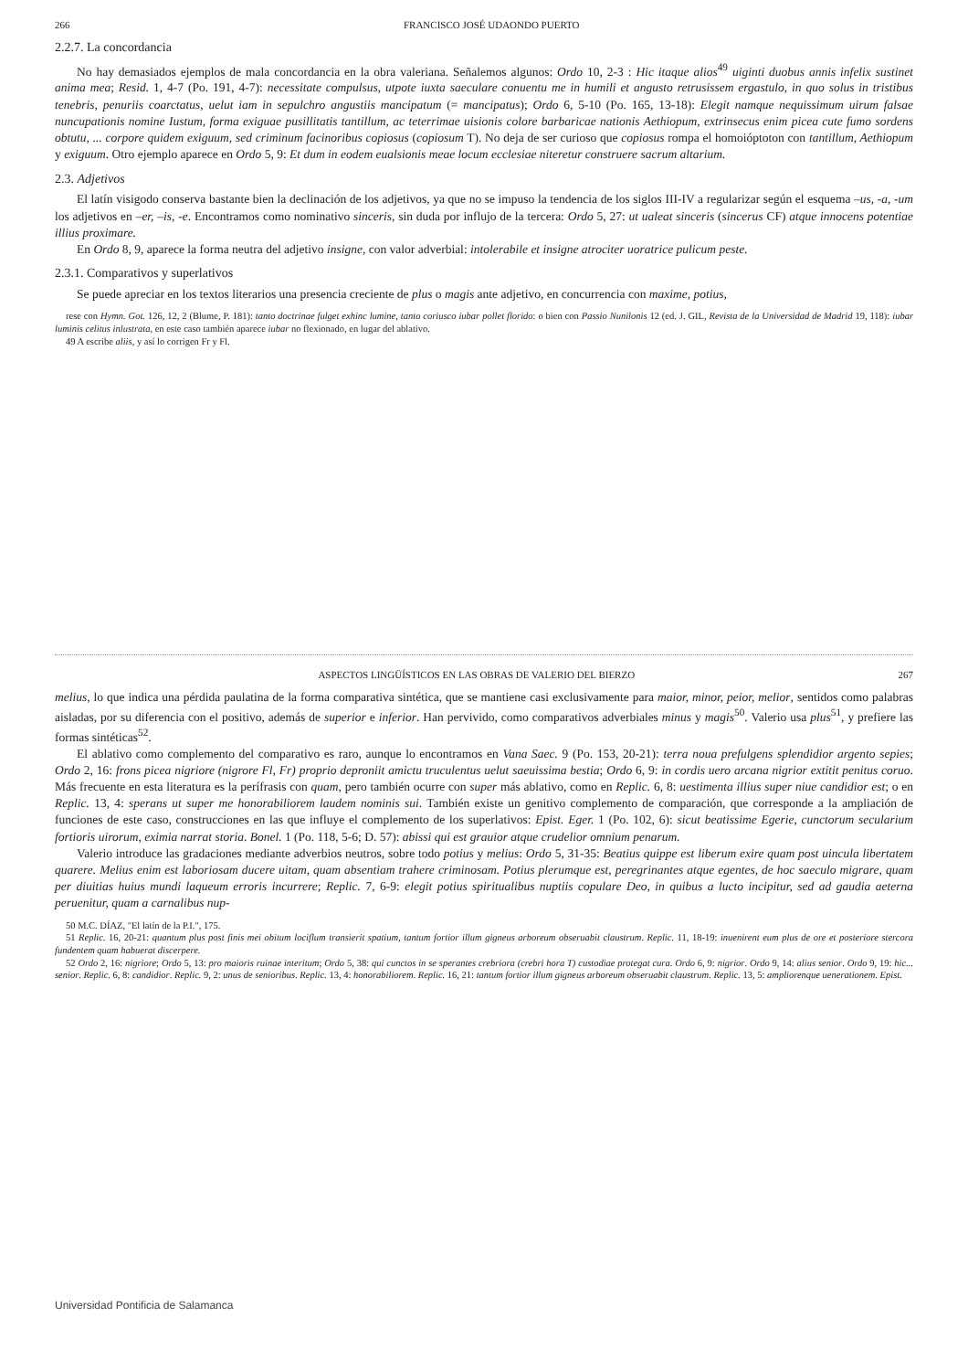266 FRANCISCO JOSÉ UDAONDO PUERTO
2.2.7. La concordancia
No hay demasiados ejemplos de mala concordancia en la obra valeriana. Señalemos algunos: Ordo 10, 2-3 : Hic itaque alios<sup>49</sup> uiginti duobus annis infelix sustinet anima mea; Resid. 1, 4-7 (Po. 191, 4-7): necessitate compulsus, utpote iuxta saeculare conuentu me in humili et angusto retrusissem ergastulo, in quo solus in tristibus tenebris, penuriis coarctatus, uelut iam in sepulchro angustiis mancipatum (= mancipatus); Ordo 6, 5-10 (Po. 165, 13-18): Elegit namque nequissimum uirum falsae nuncupationis nomine Iustum, forma exiguae pusillitatis tantillum, ac teterrimae uisionis colore barbaricae nationis Aethiopum, extrinsecus enim picea cute fumo sordens obtutu, ... corpore quidem exiguum, sed criminum facinoribus copiosus (copiosum T). No deja de ser curioso que copiosus rompa el homoióptoton con tantillum, Aethiopum y exiguum. Otro ejemplo aparece en Ordo 5, 9: Et dum in eodem eualsionis meae locum ecclesiae niteretur construere sacrum altarium.
2.3. Adjetivos
El latín visigodo conserva bastante bien la declinación de los adjetivos, ya que no se impuso la tendencia de los siglos III-IV a regularizar según el esquema –us, -a, -um los adjetivos en –er, –is, -e. Encontramos como nominativo sinceris, sin duda por influjo de la tercera: Ordo 5, 27: ut ualeat sinceris (sincerus CF) atque innocens potentiae illius proximare.
En Ordo 8, 9, aparece la forma neutra del adjetivo insigne, con valor adverbial: intolerabile et insigne atrociter uoratrice pulicum peste.
2.3.1. Comparativos y superlativos
Se puede apreciar en los textos literarios una presencia creciente de plus o magis ante adjetivo, en concurrencia con maxime, potius,
rese con Hymn. Got. 126, 12, 2 (Blume, P. 181): tanto doctrinae fulget exhinc lumine, tanto coriusco iubar pollet florido: o bien con Passio Nunilonis 12 (ed. J. GIL, Revista de la Universidad de Madrid 19, 118): iubar luminis celitus inlustrata, en este caso también aparece iubar no flexionado, en lugar del ablativo.
49 A escribe aliis, y así lo corrigen Fr y Fl.
ASPECTOS LINGÜÍSTICOS EN LAS OBRAS DE VALERIO DEL BIERZO 267
melius, lo que indica una pérdida paulatina de la forma comparativa sintética, que se mantiene casi exclusivamente para maior, minor, peior, melior, sentidos como palabras aisladas, por su diferencia con el positivo, además de superior e inferior. Han pervivido, como comparativos adverbiales minus y magis<sup>50</sup>. Valerio usa plus<sup>51</sup>, y prefiere las formas sintéticas<sup>52</sup>.
El ablativo como complemento del comparativo es raro, aunque lo encontramos en Vana Saec. 9 (Po. 153, 20-21): terra noua prefulgens splendidior argento sepies; Ordo 2, 16: frons picea nigriore (nigrore Fl, Fr) proprio deproniit amictu truculentus uelut saeuissima bestia; Ordo 6, 9: in cordis uero arcana nigrior extitit penitus coruo. Más frecuente en esta literatura es la perífrasis con quam, pero también ocurre con super más ablativo, como en Replic. 6, 8: uestimenta illius super niue candidior est; o en Replic. 13, 4: sperans ut super me honorabiliorem laudem nominis sui. También existe un genitivo complemento de comparación, que corresponde a la ampliación de funciones de este caso, construcciones en las que influye el complemento de los superlativos: Epist. Eger. 1 (Po. 102, 6): sicut beatissime Egerie, cunctorum secularium fortioris uirorum, eximia narrat storia. Bonel. 1 (Po. 118, 5-6; D. 57): abissi qui est grauior atque crudelior omnium penarum.
Valerio introduce las gradaciones mediante adverbios neutros, sobre todo potius y melius: Ordo 5, 31-35: Beatius quippe est liberum exire quam post uincula libertatem quarere. Melius enim est laboriosam ducere uitam, quam absentiam trahere criminosam. Potius plerumque est, peregrinantes atque egentes, de hoc saeculo migrare, quam per diuitias huius mundi laqueum erroris incurrere; Replic. 7, 6-9: elegit potius spiritualibus nuptiis copulare Deo, in quibus a lucto incipitur, sed ad gaudia aeterna peruenitur, quam a carnalibus nup-
50 M.C. DÍAZ, "El latín de la P.I.", 175.
51 Replic. 16, 20-21: quantum plus post finis mei obitum lociflum transierit spatium, tantum fortior illum gigneus arboreum obseruabit claustrum. Replic. 11, 18-19: inuenirent eum plus de ore et posteriore stercora fundentem quam habuerat discerpere.
52 Ordo 2, 16: nigriore; Ordo 5, 13: pro maioris ruinae interitum; Ordo 5, 38: qui cunctos in se sperantes crebriora (crebri hora T) custodiae protegat cura. Ordo 6, 9: nigrior. Ordo 9, 14: alius senior. Ordo 9, 19: hic... senior. Replic. 6, 8: candidior. Replic. 9, 2: unus de senioribus. Replic. 13, 4: honorabiliorem. Replic. 16, 21: tantum fortior illum gigneus arboreum obseruabit claustrum. Replic. 13, 5: ampliorenque uenerationem. Epist.
Universidad Pontificia de Salamanca